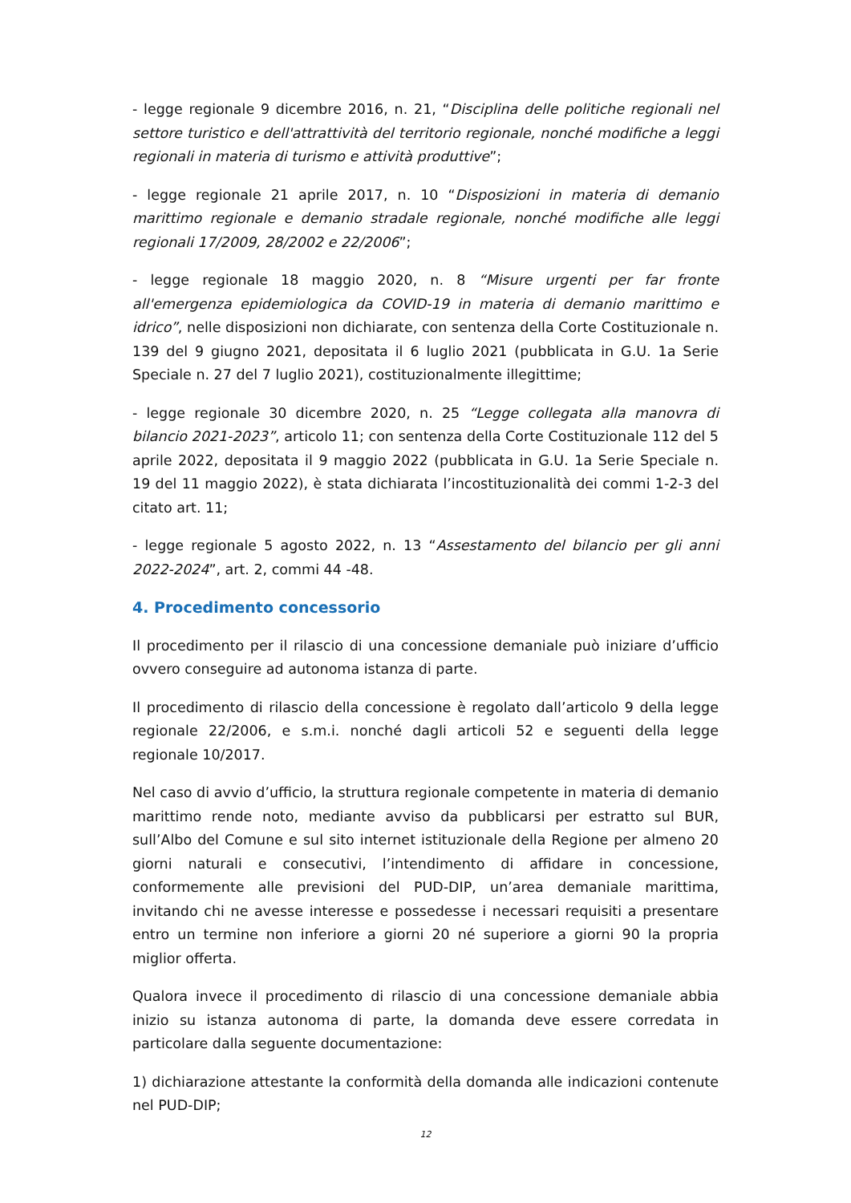- legge regionale 9 dicembre 2016, n. 21, “Disciplina delle politiche regionali nel settore turistico e dell'attrattività del territorio regionale, nonché modifiche a leggi regionali in materia di turismo e attività produttive”;
- legge regionale 21 aprile 2017, n. 10 “Disposizioni in materia di demanio marittimo regionale e demanio stradale regionale, nonché modifiche alle leggi regionali 17/2009, 28/2002 e 22/2006”;
- legge regionale 18 maggio 2020, n. 8 “Misure urgenti per far fronte all'emergenza epidemiologica da COVID-19 in materia di demanio marittimo e idrico”, nelle disposizioni non dichiarate, con sentenza della Corte Costituzionale n. 139 del 9 giugno 2021, depositata il 6 luglio 2021 (pubblicata in G.U. 1a Serie Speciale n. 27 del 7 luglio 2021), costituzionalmente illegittime;
- legge regionale 30 dicembre 2020, n. 25 “Legge collegata alla manovra di bilancio 2021-2023”, articolo 11; con sentenza della Corte Costituzionale 112 del 5 aprile 2022, depositata il 9 maggio 2022 (pubblicata in G.U. 1a Serie Speciale n. 19 del 11 maggio 2022), è stata dichiarata l’incostituzionalità dei commi 1-2-3 del citato art. 11;
- legge regionale 5 agosto 2022, n. 13 “Assestamento del bilancio per gli anni 2022-2024”, art. 2, commi 44 -48.
4. Procedimento concessorio
Il procedimento per il rilascio di una concessione demaniale può iniziare d’ufficio ovvero conseguire ad autonoma istanza di parte.
Il procedimento di rilascio della concessione è regolato dall’articolo 9 della legge regionale 22/2006, e s.m.i. nonché dagli articoli 52 e seguenti della legge regionale 10/2017.
Nel caso di avvio d’ufficio, la struttura regionale competente in materia di demanio marittimo rende noto, mediante avviso da pubblicarsi per estratto sul BUR, sull’Albo del Comune e sul sito internet istituzionale della Regione per almeno 20 giorni naturali e consecutivi, l’intendimento di affidare in concessione, conformemente alle previsioni del PUD-DIP, un’area demaniale marittima, invitando chi ne avesse interesse e possedesse i necessari requisiti a presentare entro un termine non inferiore a giorni 20 né superiore a giorni 90 la propria miglior offerta.
Qualora invece il procedimento di rilascio di una concessione demaniale abbia inizio su istanza autonoma di parte, la domanda deve essere corredata in particolare dalla seguente documentazione:
1) dichiarazione attestante la conformità della domanda alle indicazioni contenute nel PUD-DIP;
12